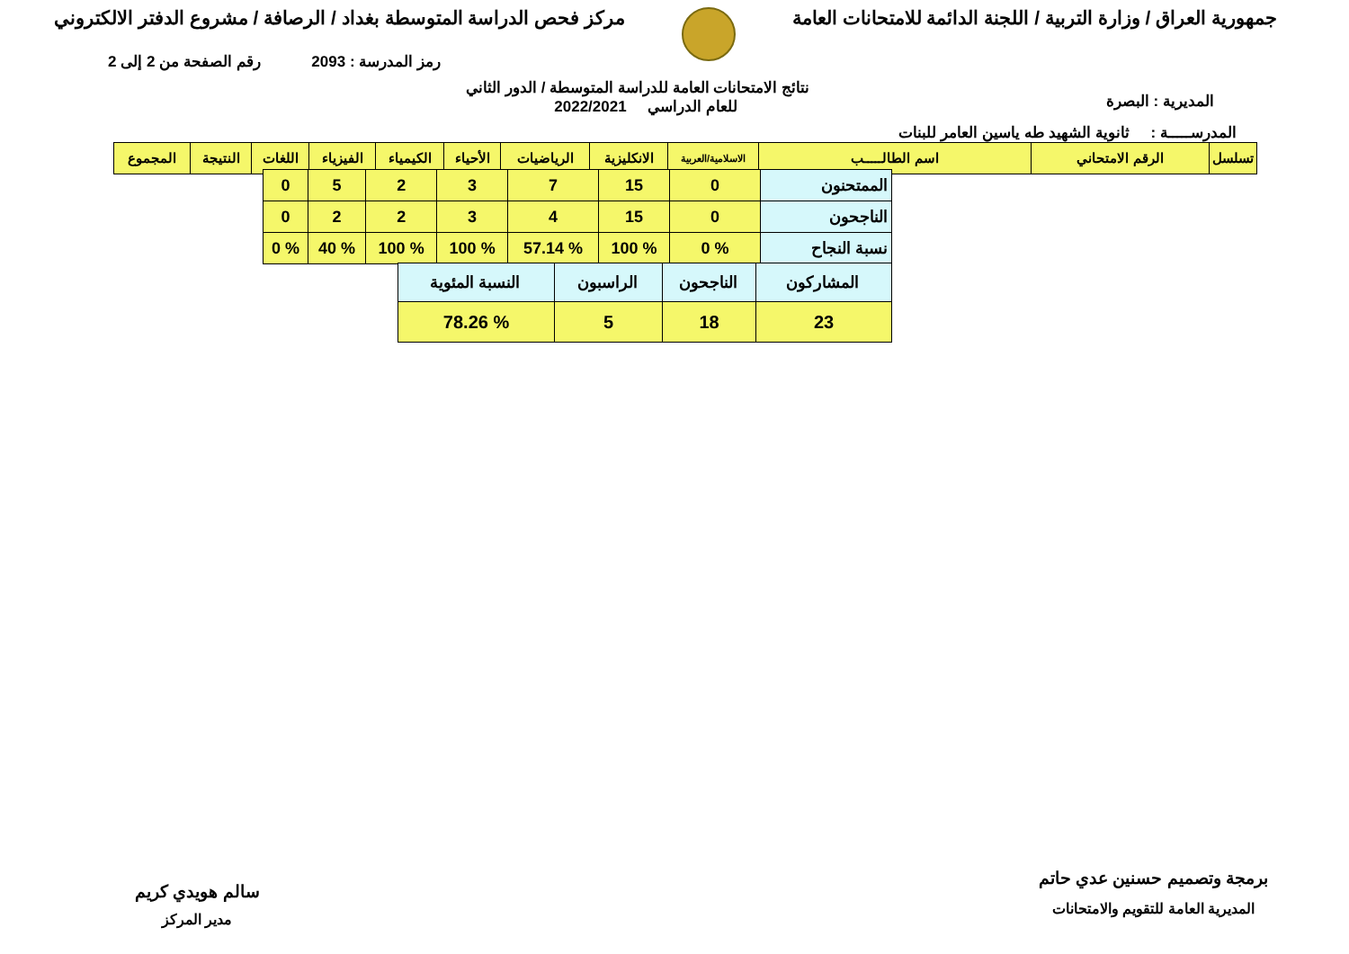جمهورية العراق / وزارة التربية / اللجنة الدائمة للامتحانات العامة
مركز فحص الدراسة المتوسطة بغداد / الرصافة / مشروع الدفتر الالكتروني
رمز المدرسة : 2093 رقم الصفحة من 2 إلى 2
المديرية : البصرة
نتائج الامتحانات العامة للدراسة المتوسطة / الدور الثاني
للعام الدراسي 2022/2021
المدرســـــة : ثانوية الشهيد طه ياسين العامر للبنات
| تسلسل | الرقم الامتحاني | اسم الطالـــــب | الاسلامية/العربية | الانكليزية | الرياضيات | الأحياء | الكيمياء | الفيزياء | اللغات | النتيجة | المجموع |
| --- | --- | --- | --- | --- | --- | --- | --- | --- | --- | --- | --- |
| الممتحنون | 0 | 15 | 7 | 3 | 2 | 5 | 0 |
| الناجحون | 0 | 15 | 4 | 3 | 2 | 2 | 0 |
| نسبة النجاح | % 0 | % 100 | % 57.14 | % 100 | % 100 | % 40 | % 0 |
| المشاركون | الناجحون | الراسبون | النسبة المئوية |
| 23 | 18 | 5 | % 78.26 |
برمجة وتصميم حسنين عدي حاتم
المديرية العامة للتقويم والامتحانات
سالم هويدي كريم
مدير المركز